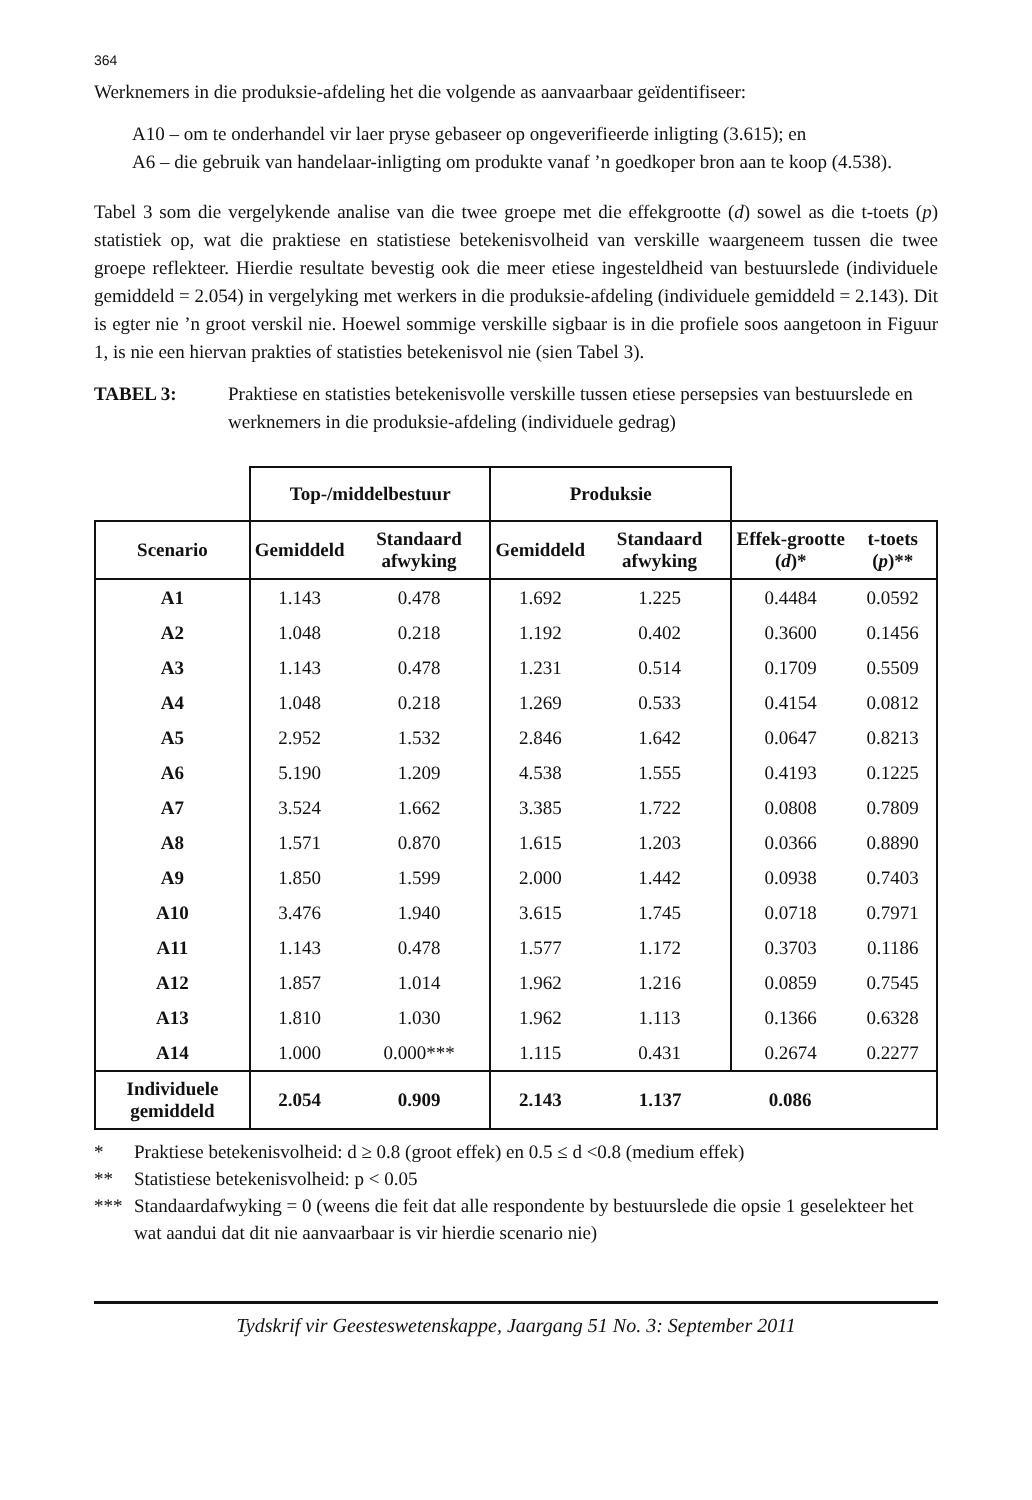364
Werknemers in die produksie-afdeling het die volgende as aanvaarbaar geïdentifiseer:
A10 – om te onderhandel vir laer pryse gebaseer op ongeverifieerde inligting (3.615); en
A6 – die gebruik van handelaar-inligting om produkte vanaf ’n goedkoper bron aan te koop (4.538).
Tabel 3 som die vergelykende analise van die twee groepe met die effekgrootte (d) sowel as die t-toets (p) statistiek op, wat die praktiese en statistiese betekenisvolheid van verskille waargeneem tussen die twee groepe reflekteer. Hierdie resultate bevestig ook die meer etiese ingesteldheid van bestuurslede (individuele gemiddeld = 2.054) in vergelyking met werkers in die produksie-afdeling (individuele gemiddeld = 2.143). Dit is egter nie ’n groot verskil nie. Hoewel sommige verskille sigbaar is in die profiele soos aangetoon in Figuur 1, is nie een hiervan prakties of statisties betekenisvol nie (sien Tabel 3).
TABEL 3: Praktiese en statisties betekenisvolle verskille tussen etiese persepsies van bestuurslede en werknemers in die produksie-afdeling (individuele gedrag)
| | Top-/middelbestuur | | Produksie | | | |
| --- | --- | --- | --- | --- | --- | --- |
| Scenario | Gemiddeld | Standaard afwyking | Gemiddeld | Standaard afwyking | Effek-grootte ( d )* | t-toets ( p )** |
| A1 | 1.143 | 0.478 | 1.692 | 1.225 | 0.4484 | 0.0592 |
| A2 | 1.048 | 0.218 | 1.192 | 0.402 | 0.3600 | 0.1456 |
| A3 | 1.143 | 0.478 | 1.231 | 0.514 | 0.1709 | 0.5509 |
| A4 | 1.048 | 0.218 | 1.269 | 0.533 | 0.4154 | 0.0812 |
| A5 | 2.952 | 1.532 | 2.846 | 1.642 | 0.0647 | 0.8213 |
| A6 | 5.190 | 1.209 | 4.538 | 1.555 | 0.4193 | 0.1225 |
| A7 | 3.524 | 1.662 | 3.385 | 1.722 | 0.0808 | 0.7809 |
| A8 | 1.571 | 0.870 | 1.615 | 1.203 | 0.0366 | 0.8890 |
| A9 | 1.850 | 1.599 | 2.000 | 1.442 | 0.0938 | 0.7403 |
| A10 | 3.476 | 1.940 | 3.615 | 1.745 | 0.0718 | 0.7971 |
| A11 | 1.143 | 0.478 | 1.577 | 1.172 | 0.3703 | 0.1186 |
| A12 | 1.857 | 1.014 | 1.962 | 1.216 | 0.0859 | 0.7545 |
| A13 | 1.810 | 1.030 | 1.962 | 1.113 | 0.1366 | 0.6328 |
| A14 | 1.000 | 0.000*** | 1.115 | 0.431 | 0.2674 | 0.2277 |
| Individuele gemiddeld | 2.054 | 0.909 | 2.143 | 1.137 | 0.086 | |
* Praktiese betekenisvolheid: d ≥ 0.8 (groot effek) en 0.5 ≤ d <0.8 (medium effek)
** Statistiese betekenisvolheid: p < 0.05
*** Standaardafwyking = 0 (weens die feit dat alle respondente by bestuurslede die opsie 1 geselekteer het wat aandui dat dit nie aanvaarbaar is vir hierdie scenario nie)
Tydskrif vir Geesteswetenskappe, Jaargang 51 No. 3: September 2011